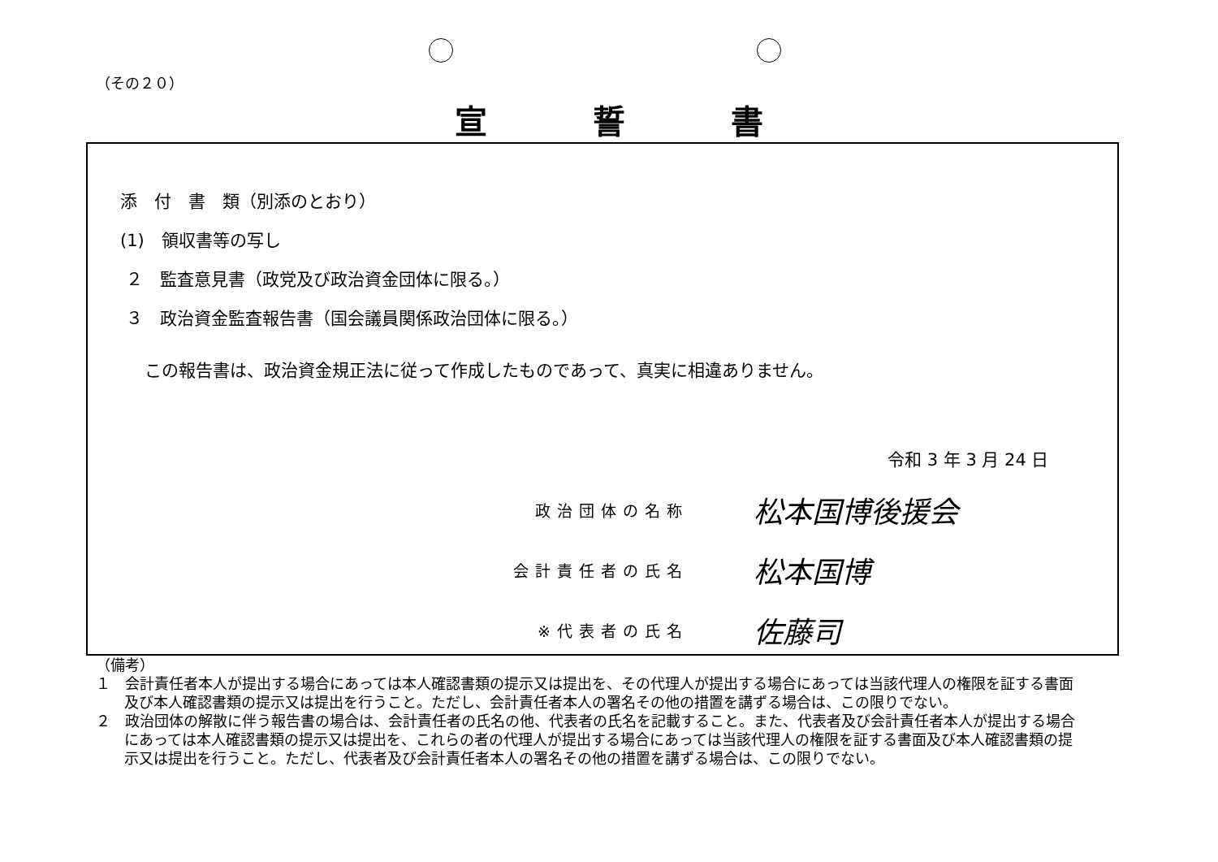（その２０）
宣誓書
添　付　書　類（別添のとおり）
(1)　領収書等の写し
２　監査意見書（政党及び政治資金団体に限る。）
３　政治資金監査報告書（国会議員関係政治団体に限る。）
この報告書は、政治資金規正法に従って作成したものであって、真実に相違ありません。
令和 3 年 3 月 24 日
政治団体の名称 松本国博後援会
会計責任者の氏名 松本国博
※代表者の氏名 佐藤司
（備考）
１　会計責任者本人が提出する場合にあっては本人確認書類の提示又は提出を、その代理人が提出する場合にあっては当該代理人の権限を証する書面及び本人確認書類の提示又は提出を行うこと。ただし、会計責任者本人の署名その他の措置を講ずる場合は、この限りでない。
２　政治団体の解散に伴う報告書の場合は、会計責任者の氏名の他、代表者の氏名を記載すること。また、代表者及び会計責任者本人が提出する場合にあっては本人確認書類の提示又は提出を、これらの者の代理人が提出する場合にあっては当該代理人の権限を証する書面及び本人確認書類の提示又は提出を行うこと。ただし、代表者及び会計責任者本人の署名その他の措置を講ずる場合は、この限りでない。